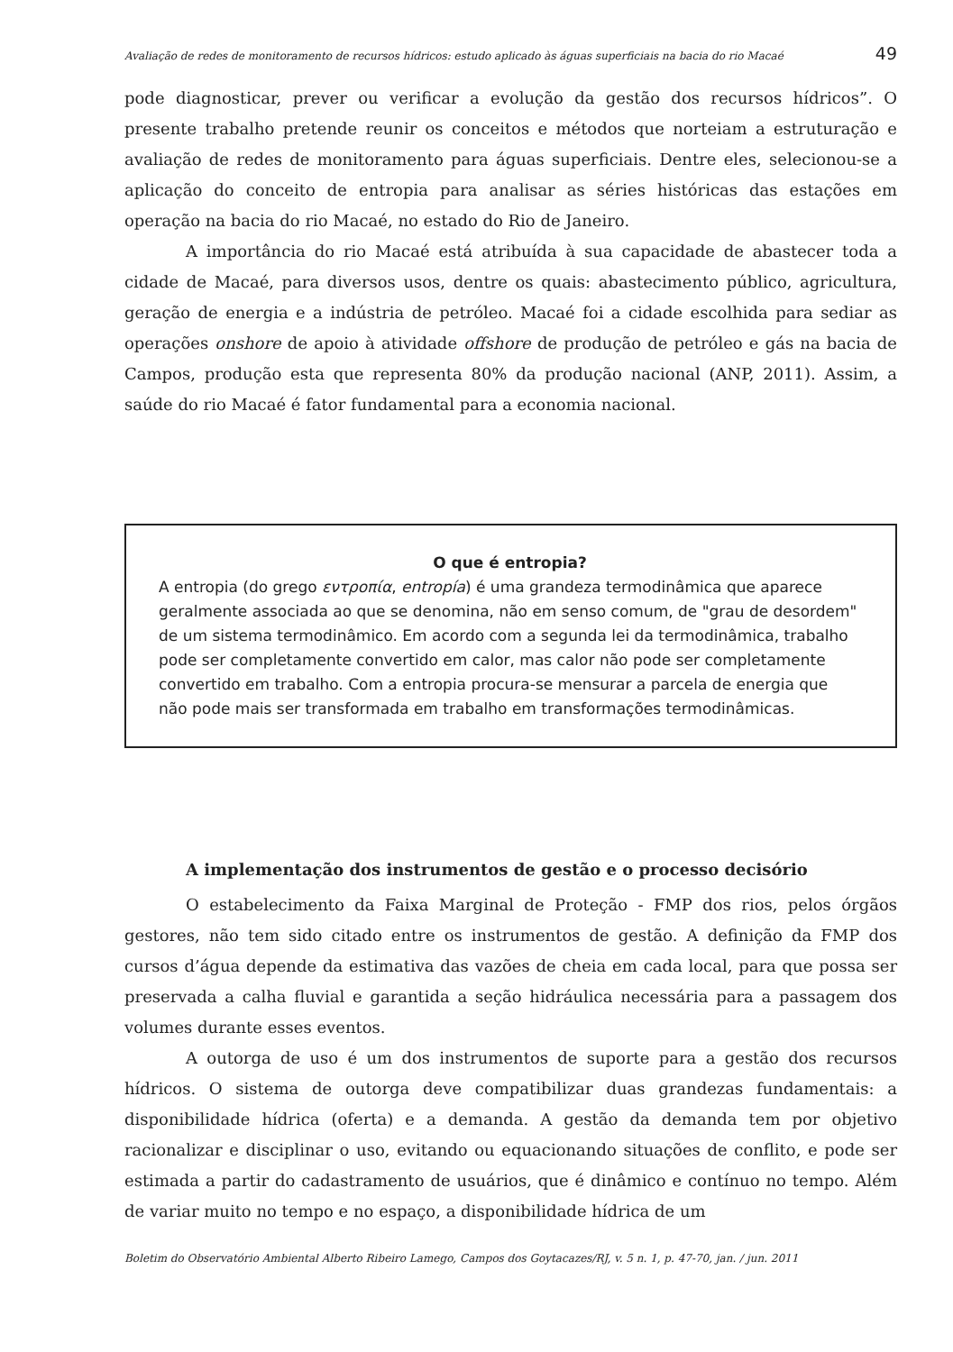Avaliação de redes de monitoramento de recursos hídricos: estudo aplicado às águas superficiais na bacia do rio Macaé 49
pode diagnosticar, prever ou verificar a evolução da gestão dos recursos hídricos”. O presente trabalho pretende reunir os conceitos e métodos que norteiam a estruturação e avaliação de redes de monitoramento para águas superficiais. Dentre eles, selecionou-se a aplicação do conceito de entropia para analisar as séries históricas das estações em operação na bacia do rio Macaé, no estado do Rio de Janeiro.
A importância do rio Macaé está atribuída à sua capacidade de abastecer toda a cidade de Macaé, para diversos usos, dentre os quais: abastecimento público, agricultura, geração de energia e a indústria de petróleo. Macaé foi a cidade escolhida para sediar as operações onshore de apoio à atividade offshore de produção de petróleo e gás na bacia de Campos, produção esta que representa 80% da produção nacional (ANP, 2011). Assim, a saúde do rio Macaé é fator fundamental para a economia nacional.
O que é entropia?
A entropia (do grego εντροπία, entropía) é uma grandeza termodinâmica que aparece geralmente associada ao que se denomina, não em senso comum, de "grau de desordem" de um sistema termodinâmico. Em acordo com a segunda lei da termodinâmica, trabalho pode ser completamente convertido em calor, mas calor não pode ser completamente convertido em trabalho. Com a entropia procura-se mensurar a parcela de energia que não pode mais ser transformada em trabalho em transformações termodinâmicas.
A implementação dos instrumentos de gestão e o processo decisório
O estabelecimento da Faixa Marginal de Proteção - FMP dos rios, pelos órgãos gestores, não tem sido citado entre os instrumentos de gestão. A definição da FMP dos cursos d’água depende da estimativa das vazões de cheia em cada local, para que possa ser preservada a calha fluvial e garantida a seção hidráulica necessária para a passagem dos volumes durante esses eventos.
A outorga de uso é um dos instrumentos de suporte para a gestão dos recursos hídricos. O sistema de outorga deve compatibilizar duas grandezas fundamentais: a disponibilidade hídrica (oferta) e a demanda. A gestão da demanda tem por objetivo racionalizar e disciplinar o uso, evitando ou equacionando situações de conflito, e pode ser estimada a partir do cadastramento de usuários, que é dinâmico e contínuo no tempo. Além de variar muito no tempo e no espaço, a disponibilidade hídrica de um
Boletim do Observatório Ambiental Alberto Ribeiro Lamego, Campos dos Goytacazes/RJ, v. 5 n. 1, p. 47-70, jan. / jun. 2011